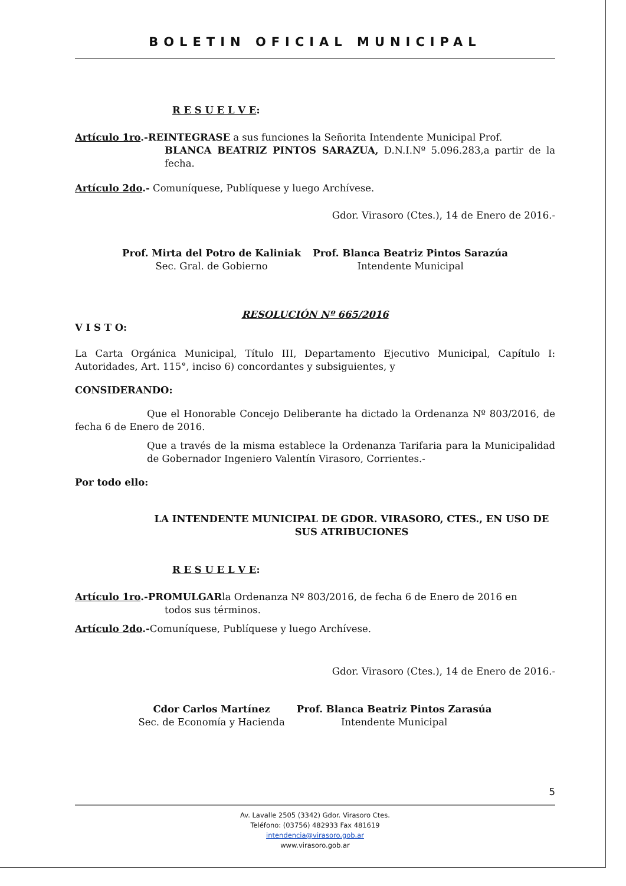BOLETIN OFICIAL MUNICIPAL
R E S U E L V E:
Artículo 1ro.-REINTEGRASE a sus funciones la Señorita Intendente Municipal Prof.
BLANCA BEATRIZ PINTOS SARAZUA, D.N.I.Nº 5.096.283,a partir de la fecha.
Artículo 2do.- Comuníquese, Publíquese y luego Archívese.
Gdor. Virasoro (Ctes.), 14 de Enero de 2016.-
Prof. Mirta del Potro de Kaliniak
Sec. Gral. de Gobierno
Prof. Blanca Beatriz Pintos Sarazúa
Intendente Municipal
RESOLUCIÓN Nº 665/2016
V I S T O:
La Carta Orgánica Municipal, Título III, Departamento Ejecutivo Municipal, Capítulo I: Autoridades, Art. 115°, inciso 6) concordantes y subsiguientes, y
CONSIDERANDO:
Que el Honorable Concejo Deliberante ha dictado la Ordenanza Nº 803/2016, de fecha 6 de Enero de 2016.
Que a través de la misma establece la Ordenanza Tarifaria para la Municipalidad de Gobernador Ingeniero Valentín Virasoro, Corrientes.-
Por todo ello:
LA INTENDENTE MUNICIPAL DE GDOR. VIRASORO, CTES., EN USO DE SUS ATRIBUCIONES
R E S U E L V E:
Artículo 1ro.-PROMULGARla Ordenanza Nº 803/2016, de fecha 6 de Enero de 2016 en
todos sus términos.
Artículo 2do.-Comuníquese, Publíquese y luego Archívese.
Gdor. Virasoro (Ctes.), 14 de Enero de 2016.-
Cdor Carlos Martínez
Sec. de Economía y Hacienda
Prof. Blanca Beatriz Pintos Zarasúa
Intendente Municipal
5
Av. Lavalle 2505 (3342) Gdor. Virasoro Ctes.
Teléfono: (03756) 482933 Fax 481619
intendencia@virasoro.gob.ar
www.virasoro.gob.ar